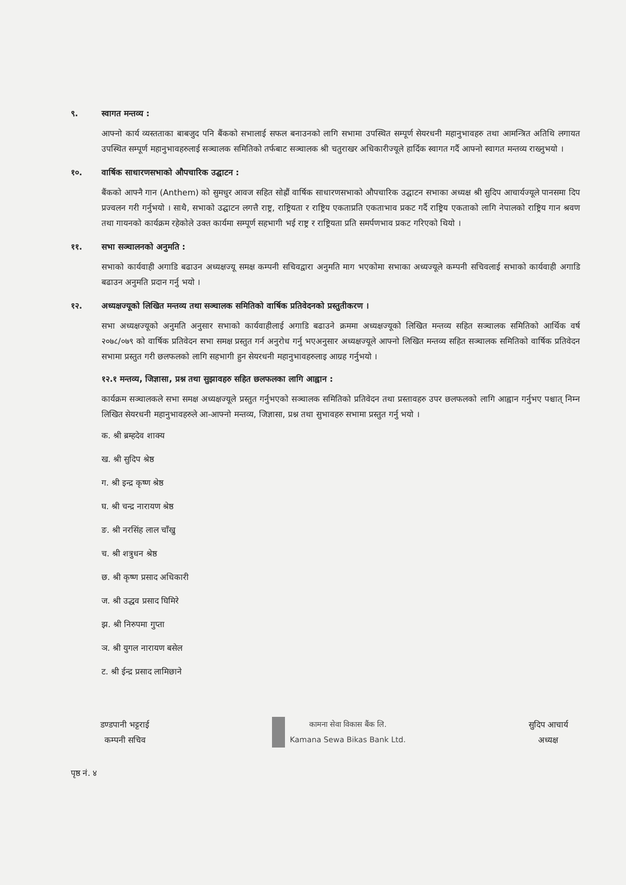९. स्वागत मन्तव्य :
आफ्नो कार्य व्यस्तताका बाबजुद पनि बैंकको सभालाई सफल बनाउनको लागि सभामा उपस्थित सम्पूर्ण सेयरधनी महानुभावहरु तथा आमन्त्रित अतिथि लगायत उपस्थित सम्पूर्ण महानुभावहरुलाई सञ्चालक समितिको तर्फबाट सञ्चालक श्री चतुराखर अधिकारीज्यूले हार्दिक स्वागत गर्दै आफ्नो स्वागत मन्तव्य राख्नुभयो ।
१०. वार्षिक साधारणसभाको औपचारिक उद्घाटन :
बैंकको आफ्नै गान (Anthem) को सुमधुर आवज सहित सोह्रौं वार्षिक साधारणसभाको औपचारिक उद्घाटन सभाका अध्यक्ष श्री सुदिप आचार्यज्यूले पानसमा दिप प्रज्वलन गरी गर्नुभयो । साथै, सभाको उद्घाटन लगत्तै राष्ट्र, राष्ट्रियता र राष्ट्रिय एकताप्रति एकताभाव प्रकट गर्दै राष्ट्रिय एकताको लागि नेपालको राष्ट्रिय गान श्रवण तथा गायनको कार्यक्रम रहेकोले उक्त कार्यमा सम्पूर्ण सहभागी भई राष्ट्र र राष्ट्रियता प्रति समर्पणभाव प्रकट गरिएको थियो ।
११. सभा सञ्चालनको अनुमति :
सभाको कार्यवाही अगाडि बढाउन अध्यक्षज्यू समक्ष कम्पनी सचिवद्वारा अनुमति माग भएकोमा सभाका अध्यज्यूले कम्पनी सचिवलाई सभाको कार्यवाही अगाडि बढाउन अनुमति प्रदान गर्नु भयो ।
१२. अध्यक्षज्यूको लिखित मन्तव्य तथा सञ्चालक समितिको वार्षिक प्रतिवेदनको प्रस्तुतीकरण ।
सभा अध्यक्षज्यूको अनुमति अनुसार सभाको कार्यवाहीलाई अगाडि बढाउने क्रममा अध्यक्षज्यूको लिखित मन्तव्य सहित सञ्चालक समितिको आर्थिक वर्ष २०७८/०७९ को वार्षिक प्रतिवेदन सभा समक्ष प्रस्तुत गर्न अनुरोध गर्नु भएअनुसार अध्यक्षज्यूले आफ्नो लिखित मन्तव्य सहित सञ्चालक समितिको वार्षिक प्रतिवेदन सभामा प्रस्तुत गरी छलफलको लागि सहभागी हुन सेयरधनी महानुभावहरुलाइ आग्रह गर्नुभयो ।
१२.१ मन्तव्य, जिज्ञासा, प्रश्न तथा सुझावहरु सहित छलफलका लागि आह्वान :
कार्यक्रम सञ्चालकले सभा समक्ष अध्यक्षज्यूले प्रस्तुत गर्नुभएको सञ्चालक समितिको प्रतिवेदन तथा प्रस्तावहरु उपर छलफलको लागि आह्वान गर्नुभए पश्चात् निम्न लिखित सेयरधनी महानुभावहरुले आ-आफ्नो मन्तव्य, जिज्ञासा, प्रश्न तथा सुभावहरु सभामा प्रस्तुत गर्नु भयो ।
क. श्री ब्रम्हदेव शाक्य
ख. श्री सुदिप श्रेष्ठ
ग. श्री इन्द्र कृष्ण श्रेष्ठ
घ. श्री चन्द्र नारायण श्रेष्ठ
ङ. श्री नरसिंह लाल चाँखु
च. श्री शत्रुधन श्रेष्ठ
छ. श्री कृष्ण प्रसाद अधिकारी
ज. श्री उद्धव प्रसाद घिमिरे
झ. श्री निरुपमा गुप्ता
ञ. श्री युगल नारायण बसेल
ट. श्री ईन्द्र प्रसाद लामिछाने
डण्डपानी भट्टराई
कम्पनी सचिव
कामना सेवा विकास बैंक लि.
Kamana Sewa Bikas Bank Ltd.
सुदिप आचार्य
अध्यक्ष
पृष्ठ नं. ४